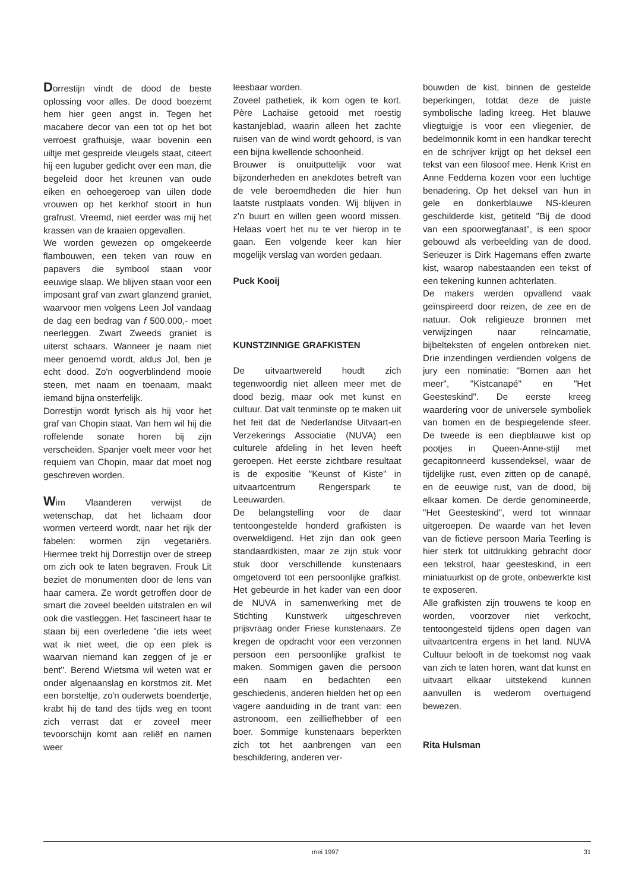Dorrestijn vindt de dood de beste oplossing voor alles. De dood boezemt hem hier geen angst in. Tegen het macabere decor van een tot op het bot verroest grafhuisje, waar bovenin een uiltje met gespreide vleugels staat, citeert hij een luguber gedicht over een man, die begeleid door het kreunen van oude eiken en oehoegeroep van uilen dode vrouwen op het kerkhof stoort in hun grafrust. Vreemd, niet eerder was mij het krassen van de kraaien opgevallen.
We worden gewezen op omgekeerde flambouwen, een teken van rouw en papavers die symbool staan voor eeuwige slaap. We blijven staan voor een imposant graf van zwart glanzend graniet, waarvoor men volgens Leen Jol vandaag de dag een bedrag van f 500.000,- moet neerleggen. Zwart Zweeds graniet is uiterst schaars. Wanneer je naam niet meer genoemd wordt, aldus Jol, ben je echt dood. Zo'n oogverblindend mooie steen, met naam en toenaam, maakt iemand bijna onsterfelijk.
Dorrestijn wordt lyrisch als hij voor het graf van Chopin staat. Van hem wil hij die roffelende sonate horen bij zijn verscheiden. Spanjer voelt meer voor het requiem van Chopin, maar dat moet nog geschreven worden.
Wim Vlaanderen verwijst de wetenschap, dat het lichaam door wormen verteerd wordt, naar het rijk der fabelen: wormen zijn vegetariërs. Hiermee trekt hij Dorrestijn over de streep om zich ook te laten begraven. Frouk Lit beziet de monumenten door de lens van haar camera. Ze wordt getroffen door de smart die zoveel beelden uitstralen en wil ook die vastleggen. Het fascineert haar te staan bij een overledene "die iets weet wat ik niet weet, die op een plek is waarvan niemand kan zeggen of je er bent". Berend Wietsma wil weten wat er onder algenaanslag en korstmos zit. Met een borsteltje, zo'n ouderwets boendertje, krabt hij de tand des tijds weg en toont zich verrast dat er zoveel meer tevoorschijn komt aan reliëf en namen weer
leesbaar worden.
Zoveel pathetiek, ik kom ogen te kort. Père Lachaise getooid met roestig kastanjeblad, waarin alleen het zachte ruisen van de wind wordt gehoord, is van een bijna kwellende schoonheid.
Brouwer is onuitputtelijk voor wat bijzonderheden en anekdotes betreft van de vele beroemdheden die hier hun laatste rustplaats vonden. Wij blijven in z'n buurt en willen geen woord missen. Helaas voert het nu te ver hierop in te gaan. Een volgende keer kan hier mogelijk verslag van worden gedaan.
Puck Kooij
KUNSTZINNIGE GRAFKISTEN
De uitvaartwereld houdt zich tegenwoordig niet alleen meer met de dood bezig, maar ook met kunst en cultuur. Dat valt tenminste op te maken uit het feit dat de Nederlandse Uitvaart-en Verzekerings Associatie (NUVA) een culturele afdeling in het leven heeft geroepen. Het eerste zichtbare resultaat is de expositie "Keunst of Kiste" in uitvaartcentrum Rengerspark te Leeuwarden.
De belangstelling voor de daar tentoongestelde honderd grafkisten is overweldigend. Het zijn dan ook geen standaardkisten, maar ze zijn stuk voor stuk door verschillende kunstenaars omgetoverd tot een persoonlijke grafkist. Het gebeurde in het kader van een door de NUVA in samenwerking met de Stichting Kunstwerk uitgeschreven prijsvraag onder Friese kunstenaars. Ze kregen de opdracht voor een verzonnen persoon een persoonlijke grafkist te maken. Sommigen gaven die persoon een naam en bedachten een geschiedenis, anderen hielden het op een vagere aanduiding in de trant van: een astronoom, een zeilliefhebber of een boer. Sommige kunstenaars beperkten zich tot het aanbrengen van een beschildering, anderen ver-
bouwden de kist, binnen de gestelde beperkingen, totdat deze de juiste symbolische lading kreeg. Het blauwe vliegtuigje is voor een vliegenier, de bedelmonnik komt in een handkar terecht en de schrijver krijgt op het deksel een tekst van een filosoof mee. Henk Krist en Anne Feddema kozen voor een luchtige benadering. Op het deksel van hun in gele en donkerblauwe NS-kleuren geschilderde kist, getiteld "Bij de dood van een spoorwegfanaat", is een spoor gebouwd als verbeelding van de dood. Serieuzer is Dirk Hagemans effen zwarte kist, waarop nabestaanden een tekst of een tekening kunnen achterlaten.
De makers werden opvallend vaak geïnspireerd door reizen, de zee en de natuur. Ook religieuze bronnen met verwijzingen naar reïncarnatie, bijbelteksten of engelen ontbreken niet. Drie inzendingen verdienden volgens de jury een nominatie: "Bomen aan het meer", "Kistcanapé" en "Het Geesteskind". De eerste kreeg waardering voor de universele symboliek van bomen en de bespiegelende sfeer. De tweede is een diepblauwe kist op pootjes in Queen-Anne-stijl met gecapitonneerd kussendeksel, waar de tijdelijke rust, even zitten op de canapé, en de eeuwige rust, van de dood, bij elkaar komen. De derde genomineerde, "Het Geesteskind", werd tot winnaar uitgeroepen. De waarde van het leven van de fictieve persoon Maria Teerling is hier sterk tot uitdrukking gebracht door een tekstrol, haar geesteskind, in een miniatuurkist op de grote, onbewerkte kist te exposeren.
Alle grafkisten zijn trouwens te koop en worden, voorzover niet verkocht, tentoongesteld tijdens open dagen van uitvaartcentra ergens in het land. NUVA Cultuur belooft in de toekomst nog vaak van zich te laten horen, want dat kunst en uitvaart elkaar uitstekend kunnen aanvullen is wederom overtuigend bewezen.
Rita Hulsman
mei 1997 31